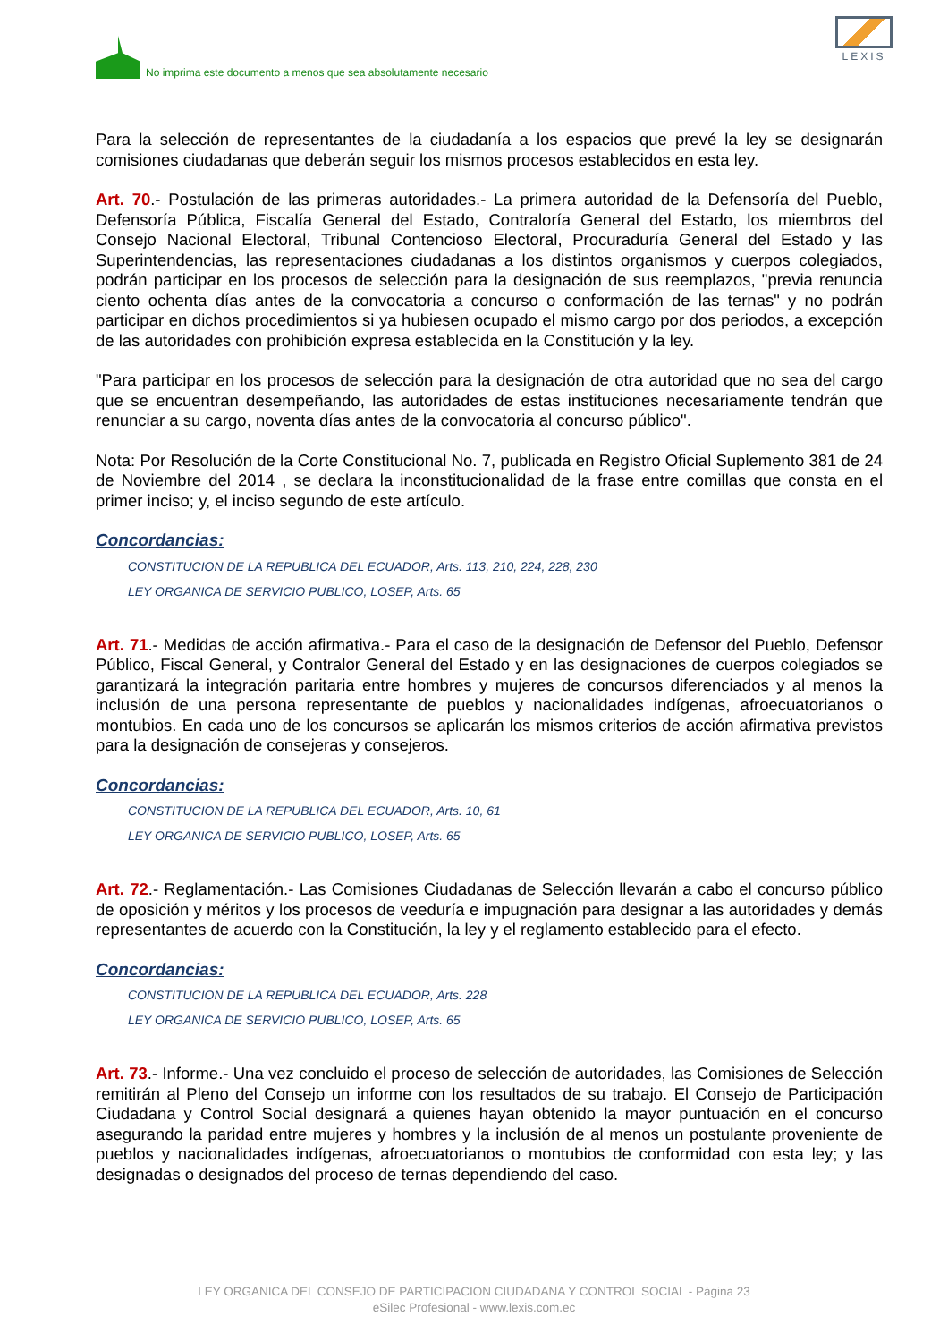No imprima este documento a menos que sea absolutamente necesario
LEXIS
Para la selección de representantes de la ciudadanía a los espacios que prevé la ley se designarán comisiones ciudadanas que deberán seguir los mismos procesos establecidos en esta ley.
Art. 70.- Postulación de las primeras autoridades.- La primera autoridad de la Defensoría del Pueblo, Defensoría Pública, Fiscalía General del Estado, Contraloría General del Estado, los miembros del Consejo Nacional Electoral, Tribunal Contencioso Electoral, Procuraduría General del Estado y las Superintendencias, las representaciones ciudadanas a los distintos organismos y cuerpos colegiados, podrán participar en los procesos de selección para la designación de sus reemplazos, "previa renuncia ciento ochenta días antes de la convocatoria a concurso o conformación de las ternas" y no podrán participar en dichos procedimientos si ya hubiesen ocupado el mismo cargo por dos periodos, a excepción de las autoridades con prohibición expresa establecida en la Constitución y la ley.
"Para participar en los procesos de selección para la designación de otra autoridad que no sea del cargo que se encuentran desempeñando, las autoridades de estas instituciones necesariamente tendrán que renunciar a su cargo, noventa días antes de la convocatoria al concurso público".
Nota: Por Resolución de la Corte Constitucional No. 7, publicada en Registro Oficial Suplemento 381 de 24 de Noviembre del 2014 , se declara la inconstitucionalidad de la frase entre comillas que consta en el primer inciso; y, el inciso segundo de este artículo.
Concordancias:
CONSTITUCION DE LA REPUBLICA DEL ECUADOR, Arts. 113, 210, 224, 228, 230
LEY ORGANICA DE SERVICIO PUBLICO, LOSEP, Arts. 65
Art. 71.- Medidas de acción afirmativa.- Para el caso de la designación de Defensor del Pueblo, Defensor Público, Fiscal General, y Contralor General del Estado y en las designaciones de cuerpos colegiados se garantizará la integración paritaria entre hombres y mujeres de concursos diferenciados y al menos la inclusión de una persona representante de pueblos y nacionalidades indígenas, afroecuatorianos o montubios. En cada uno de los concursos se aplicarán los mismos criterios de acción afirmativa previstos para la designación de consejeras y consejeros.
Concordancias:
CONSTITUCION DE LA REPUBLICA DEL ECUADOR, Arts. 10, 61
LEY ORGANICA DE SERVICIO PUBLICO, LOSEP, Arts. 65
Art. 72.- Reglamentación.- Las Comisiones Ciudadanas de Selección llevarán a cabo el concurso público de oposición y méritos y los procesos de veeduría e impugnación para designar a las autoridades y demás representantes de acuerdo con la Constitución, la ley y el reglamento establecido para el efecto.
Concordancias:
CONSTITUCION DE LA REPUBLICA DEL ECUADOR, Arts. 228
LEY ORGANICA DE SERVICIO PUBLICO, LOSEP, Arts. 65
Art. 73.- Informe.- Una vez concluido el proceso de selección de autoridades, las Comisiones de Selección remitirán al Pleno del Consejo un informe con los resultados de su trabajo. El Consejo de Participación Ciudadana y Control Social designará a quienes hayan obtenido la mayor puntuación en el concurso asegurando la paridad entre mujeres y hombres y la inclusión de al menos un postulante proveniente de pueblos y nacionalidades indígenas, afroecuatorianos o montubios de conformidad con esta ley; y las designadas o designados del proceso de ternas dependiendo del caso.
LEY ORGANICA DEL CONSEJO DE PARTICIPACION CIUDADANA Y CONTROL SOCIAL - Página 23
eSilec Profesional - www.lexis.com.ec